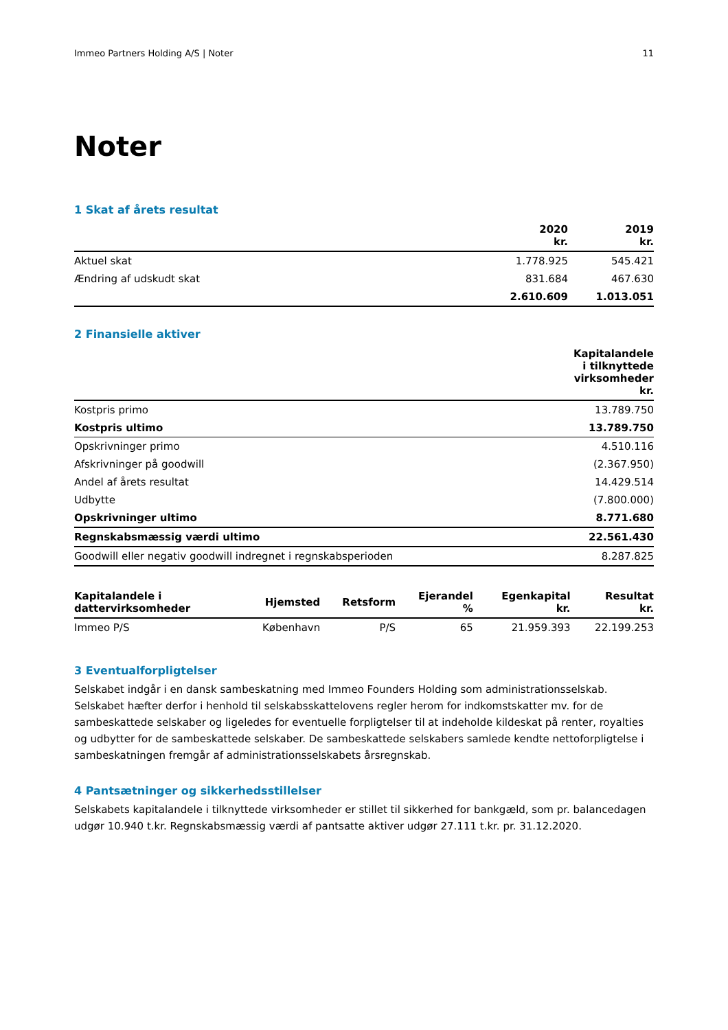Immeo Partners Holding A/S | Noter 11
Noter
1 Skat af årets resultat
| | 2020 kr. | 2019 kr. |
| --- | --- | --- |
| Aktuel skat | 1.778.925 | 545.421 |
| Ændring af udskudt skat | 831.684 | 467.630 |
| | 2.610.609 | 1.013.051 |
2 Finansielle aktiver
| | Kapitalandele i tilknyttede virksomheder kr. |
| --- | --- |
| Kostpris primo | 13.789.750 |
| Kostpris ultimo | 13.789.750 |
| Opskrivninger primo | 4.510.116 |
| Afskrivninger på goodwill | (2.367.950) |
| Andel af årets resultat | 14.429.514 |
| Udbytte | (7.800.000) |
| Opskrivninger ultimo | 8.771.680 |
| Regnskabsmæssig værdi ultimo | 22.561.430 |
| Goodwill eller negativ goodwill indregnet i regnskabsperioden | 8.287.825 |
| Kapitalandele i dattervirksomheder | Hjemsted | Retsform | Ejerandel % | Egenkapital kr. | Resultat kr. |
| --- | --- | --- | --- | --- | --- |
| Immeo P/S | København | P/S | 65 | 21.959.393 | 22.199.253 |
3 Eventualforpligtelser
Selskabet indgår i en dansk sambeskatning med Immeo Founders Holding som administrationsselskab. Selskabet hæfter derfor i henhold til selskabsskattelovens regler herom for indkomstskatter mv. for de sambeskattede selskaber og ligeledes for eventuelle forpligtelser til at indeholde kildeskat på renter, royalties og udbytter for de sambeskattede selskaber. De sambeskattede selskabers samlede kendte nettoforpligtelse i sambeskatningen fremgår af administrationsselskabets årsregnskab.
4 Pantsætninger og sikkerhedsstillelser
Selskabets kapitalandele i tilknyttede virksomheder er stillet til sikkerhed for bankgæld, som pr. balancedagen udgør 10.940 t.kr. Regnskabsmæssig værdi af pantsatte aktiver udgør 27.111 t.kr. pr. 31.12.2020.